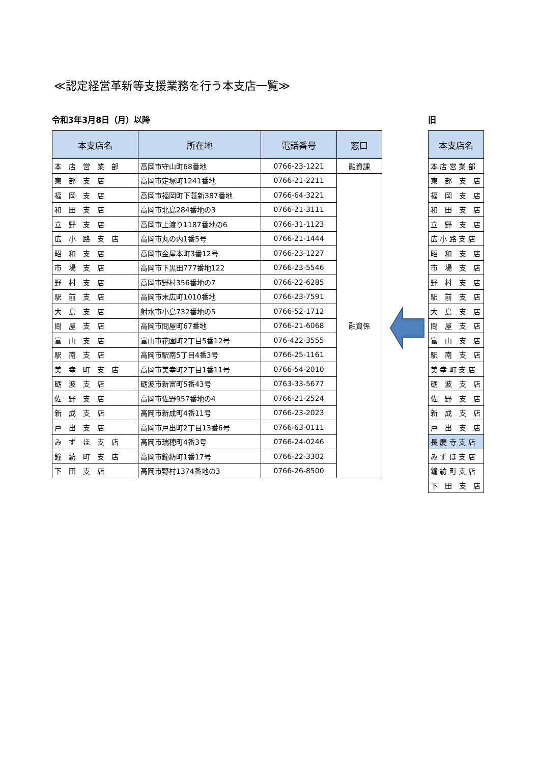≪認定経営革新等支援業務を行う本支店一覧≫
令和3年3月8日（月）以降
| 本支店名 | 所在地 | 電話番号 | 窓口 |
| --- | --- | --- | --- |
| 本 店 営 業 部 | 高岡市守山町68番地 | 0766-23-1221 | 融資課 |
| 東 部 支 店 | 高岡市定塚町1241番地 | 0766-21-2211 | 融資係 |
| 福 岡 支 店 | 高岡市福岡町下蓑新387番地 | 0766-64-3221 | |
| 和 田 支 店 | 高岡市北島284番地の3 | 0766-21-3111 | |
| 立 野 支 店 | 高岡市上渡り1187番地の6 | 0766-31-1123 | |
| 広 小 路 支 店 | 高岡市丸の内1番5号 | 0766-21-1444 | |
| 昭 和 支 店 | 高岡市金屋本町3番12号 | 0766-23-1227 | |
| 市 場 支 店 | 高岡市下黒田777番地122 | 0766-23-5546 | |
| 野 村 支 店 | 高岡市野村356番地の7 | 0766-22-6285 | |
| 駅 前 支 店 | 高岡市末広町1010番地 | 0766-23-7591 | |
| 大 島 支 店 | 射水市小島732番地の5 | 0766-52-1712 | |
| 問 屋 支 店 | 高岡市問屋町67番地 | 0766-21-6068 | |
| 富 山 支 店 | 富山市花園町2丁目5番12号 | 076-422-3555 | |
| 駅 南 支 店 | 高岡市駅南5丁目4番3号 | 0766-25-1161 | |
| 美 幸 町 支 店 | 高岡市美幸町2丁目1番11号 | 0766-54-2010 | |
| 砺 波 支 店 | 砺波市新富町5番43号 | 0763-33-5677 | |
| 佐 野 支 店 | 高岡市佐野957番地の4 | 0766-21-2524 | |
| 新 成 支 店 | 高岡市新成町4番11号 | 0766-23-2023 | |
| 戸 出 支 店 | 高岡市戸出町2丁目13番6号 | 0766-63-0111 | |
| み ず ほ 支 店 | 高岡市瑞穂町4番3号 | 0766-24-0246 | |
| 鐘 紡 町 支 店 | 高岡市鐘紡町1番17号 | 0766-22-3302 | |
| 下 田 支 店 | 高岡市野村1374番地の3 | 0766-26-8500 | |
旧
| 本支店名 |
| --- |
| 本 店 営 業 部 |
| 東 部 支 店 |
| 福 岡 支 店 |
| 和 田 支 店 |
| 立 野 支 店 |
| 広 小 路 支 店 |
| 昭 和 支 店 |
| 市 場 支 店 |
| 野 村 支 店 |
| 駅 前 支 店 |
| 大 島 支 店 |
| 問 屋 支 店 |
| 富 山 支 店 |
| 駅 南 支 店 |
| 美 幸 町 支 店 |
| 砺 波 支 店 |
| 佐 野 支 店 |
| 新 成 支 店 |
| 戸 出 支 店 |
| 長 慶 寺 支 店 |
| み ず ほ 支 店 |
| 鐘 紡 町 支 店 |
| 下 田 支 店 |